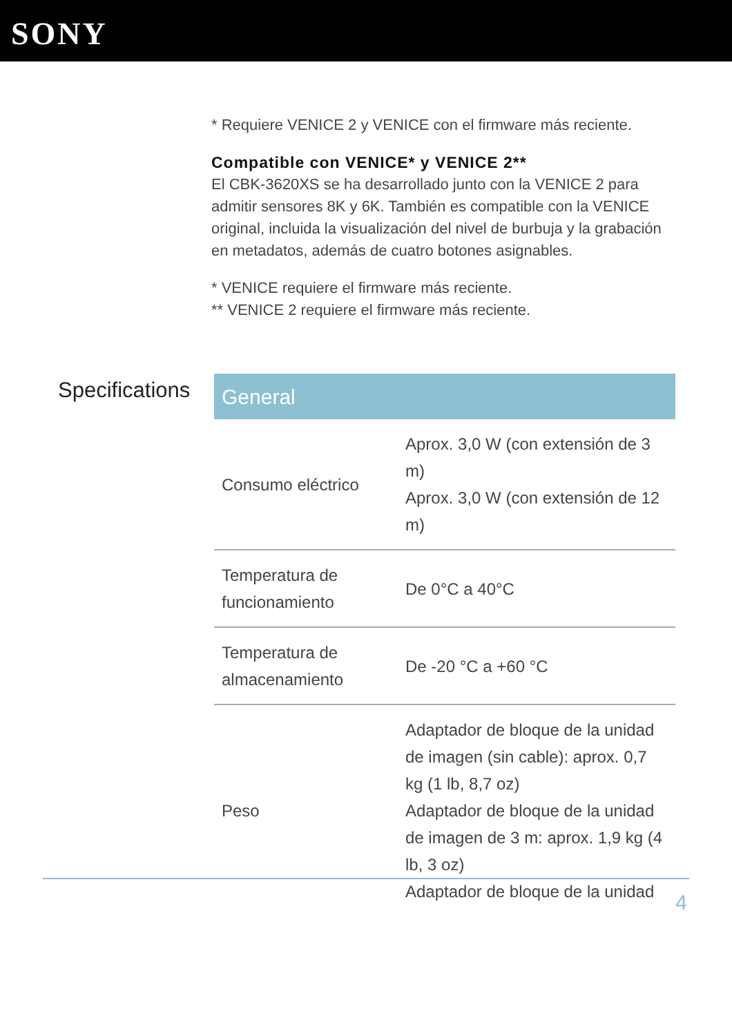SONY
* Requiere VENICE 2 y VENICE con el firmware más reciente.
Compatible con VENICE* y VENICE 2**
El CBK-3620XS se ha desarrollado junto con la VENICE 2 para admitir sensores 8K y 6K. También es compatible con la VENICE original, incluida la visualización del nivel de burbuja y la grabación en metadatos, además de cuatro botones asignables.
* VENICE requiere el firmware más reciente.
** VENICE 2 requiere el firmware más reciente.
Specifications
| General | |
| --- | --- |
| Consumo eléctrico | Aprox. 3,0 W (con extensión de 3 m) Aprox. 3,0 W (con extensión de 12 m) |
| Temperatura de funcionamiento | De 0°C a 40°C |
| Temperatura de almacenamiento | De -20 °C a +60 °C |
| Peso | Adaptador de bloque de la unidad de imagen (sin cable): aprox. 0,7 kg (1 lb, 8,7 oz) Adaptador de bloque de la unidad de imagen de 3 m: aprox. 1,9 kg (4 lb, 3 oz) Adaptador de bloque de la unidad |
4